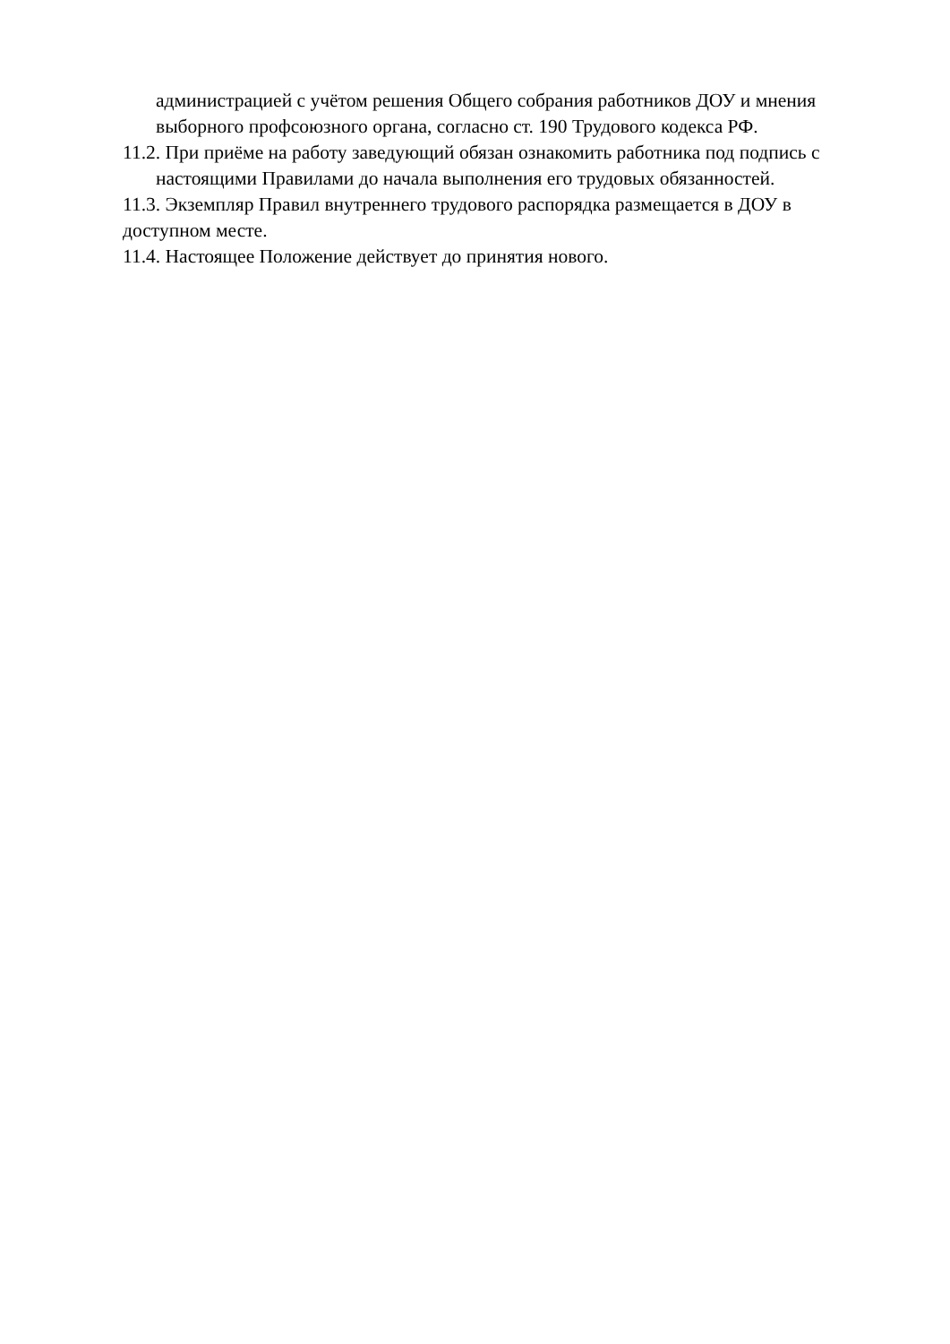администрацией с учётом решения Общего собрания работников ДОУ и мнения выборного профсоюзного органа, согласно ст. 190 Трудового кодекса РФ.
11.2. При приёме на работу заведующий обязан ознакомить работника под подпись с настоящими Правилами до начала выполнения его трудовых обязанностей.
11.3. Экземпляр Правил внутреннего трудового распорядка размещается в ДОУ в доступном месте.
11.4. Настоящее Положение действует до принятия нового.